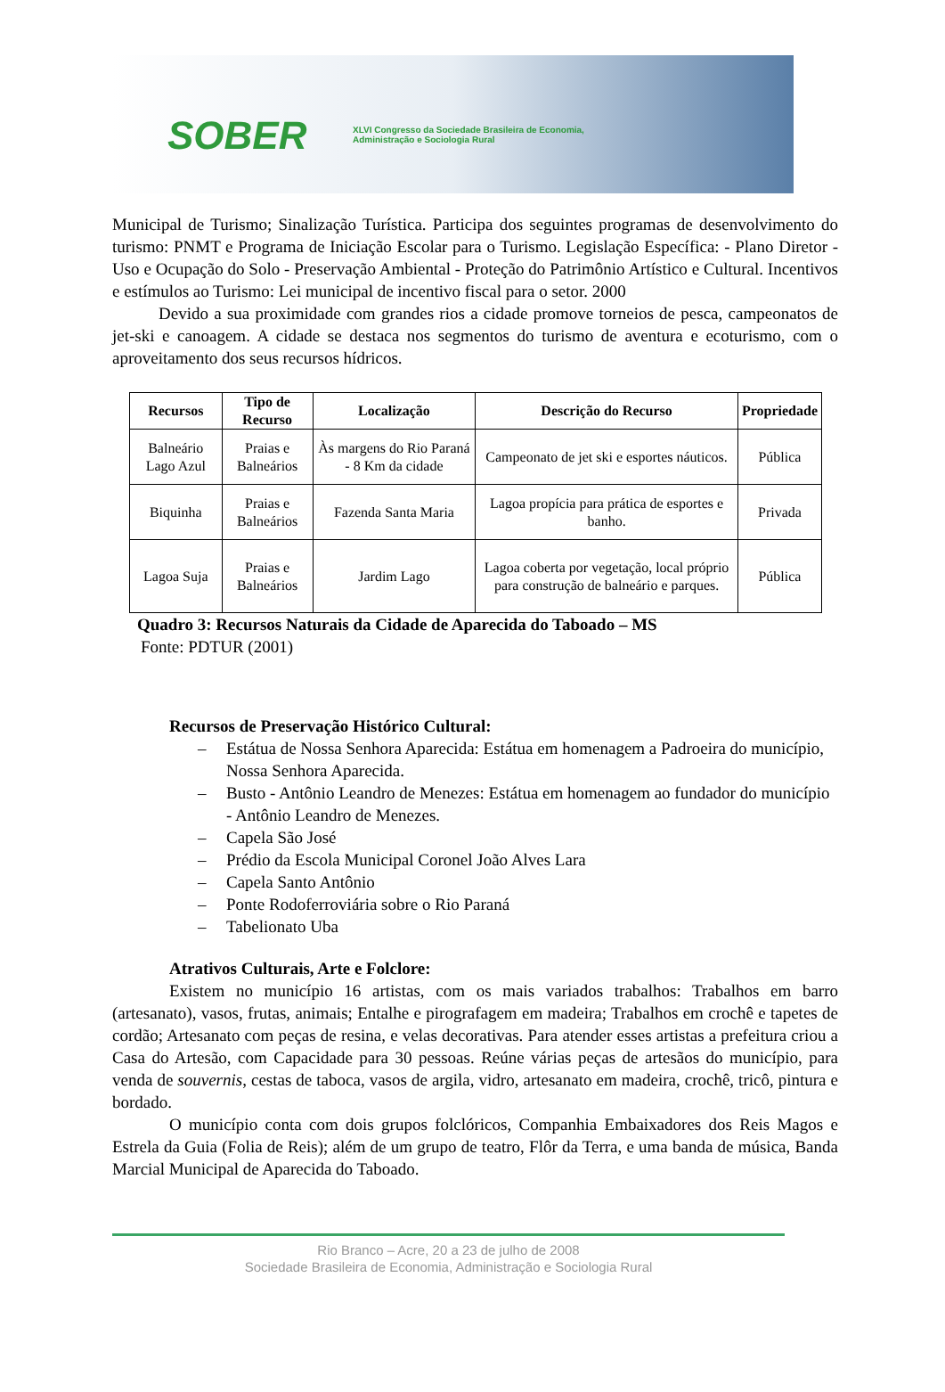SOBER
XLVI Congresso da Sociedade Brasileira de Economia,
Administração e Sociologia Rural
Municipal de Turismo; Sinalização Turística. Participa dos seguintes programas de desenvolvimento do turismo: PNMT e Programa de Iniciação Escolar para o Turismo. Legislação Específica: - Plano Diretor - Uso e Ocupação do Solo - Preservação Ambiental - Proteção do Patrimônio Artístico e Cultural. Incentivos e estímulos ao Turismo: Lei municipal de incentivo fiscal para o setor. 2000
Devido a sua proximidade com grandes rios a cidade promove torneios de pesca, campeonatos de jet-ski e canoagem. A cidade se destaca nos segmentos do turismo de aventura e ecoturismo, com o aproveitamento dos seus recursos hídricos.
| Recursos | Tipo de Recurso | Localização | Descrição do Recurso | Propriedade |
| --- | --- | --- | --- | --- |
| Balneário Lago Azul | Praias e Balneários | Às margens do Rio Paraná - 8 Km da cidade | Campeonato de jet ski e esportes náuticos. | Pública |
| Biquinha | Praias e Balneários | Fazenda Santa Maria | Lagoa propícia para prática de esportes e banho. | Privada |
| Lagoa Suja | Praias e Balneários | Jardim Lago | Lagoa coberta por vegetação, local próprio para construção de balneário e parques. | Pública |
Quadro 3: Recursos Naturais da Cidade de Aparecida do Taboado – MS
Fonte: PDTUR (2001)
Recursos de Preservação Histórico Cultural:
– Estátua de Nossa Senhora Aparecida: Estátua em homenagem a Padroeira do município, Nossa Senhora Aparecida.
– Busto - Antônio Leandro de Menezes: Estátua em homenagem ao fundador do município - Antônio Leandro de Menezes.
– Capela São José
– Prédio da Escola Municipal Coronel João Alves Lara
– Capela Santo Antônio
– Ponte Rodoferroviária sobre o Rio Paraná
– Tabelionato Uba
Atrativos Culturais, Arte e Folclore:
Existem no município 16 artistas, com os mais variados trabalhos: Trabalhos em barro (artesanato), vasos, frutas, animais; Entalhe e pirografagem em madeira; Trabalhos em crochê e tapetes de cordão; Artesanato com peças de resina, e velas decorativas. Para atender esses artistas a prefeitura criou a Casa do Artesão, com Capacidade para 30 pessoas. Reúne várias peças de artesãos do município, para venda de souvernis, cestas de taboca, vasos de argila, vidro, artesanato em madeira, crochê, tricô, pintura e bordado.
O município conta com dois grupos folclóricos, Companhia Embaixadores dos Reis Magos e Estrela da Guia (Folia de Reis); além de um grupo de teatro, Flôr da Terra, e uma banda de música, Banda Marcial Municipal de Aparecida do Taboado.
Rio Branco – Acre, 20 a 23 de julho de 2008
Sociedade Brasileira de Economia, Administração e Sociologia Rural